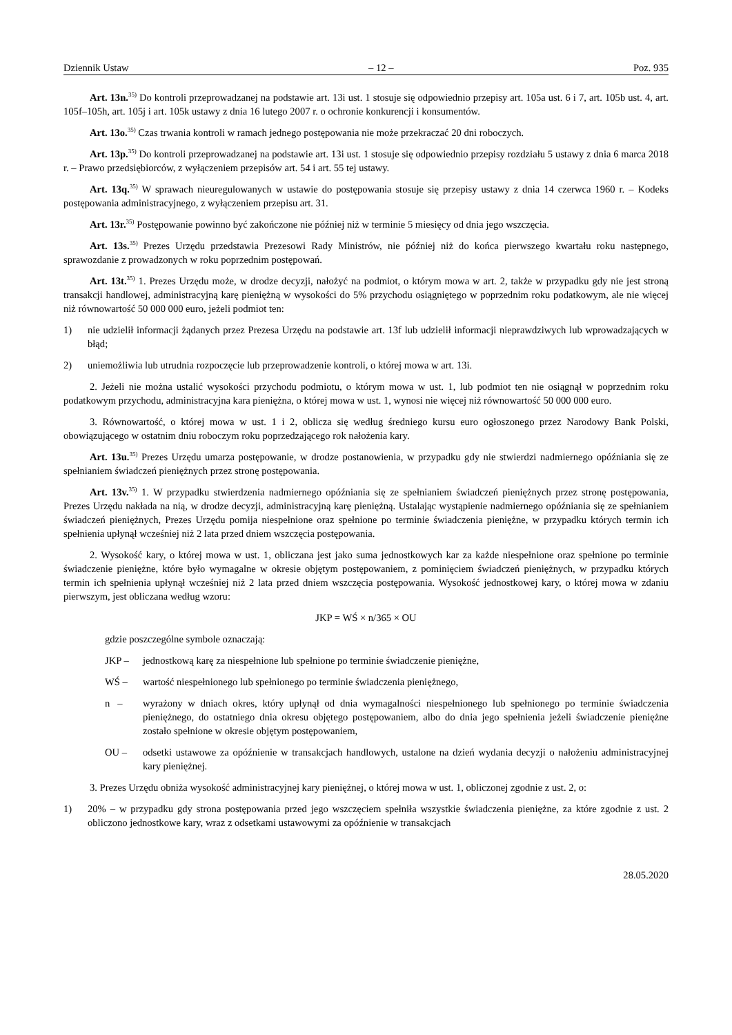Dziennik Ustaw – 12 – Poz. 935
Art. 13n.<sup>35)</sup> Do kontroli przeprowadzanej na podstawie art. 13i ust. 1 stosuje się odpowiednio przepisy art. 105a ust. 6 i 7, art. 105b ust. 4, art. 105f–105h, art. 105j i art. 105k ustawy z dnia 16 lutego 2007 r. o ochronie konkurencji i konsumentów.
Art. 13o.<sup>35)</sup> Czas trwania kontroli w ramach jednego postępowania nie może przekraczać 20 dni roboczych.
Art. 13p.<sup>35)</sup> Do kontroli przeprowadzanej na podstawie art. 13i ust. 1 stosuje się odpowiednio przepisy rozdziału 5 ustawy z dnia 6 marca 2018 r. – Prawo przedsiębiorców, z wyłączeniem przepisów art. 54 i art. 55 tej ustawy.
Art. 13q.<sup>35)</sup> W sprawach nieuregulowanych w ustawie do postępowania stosuje się przepisy ustawy z dnia 14 czerwca 1960 r. – Kodeks postępowania administracyjnego, z wyłączeniem przepisu art. 31.
Art. 13r.<sup>35)</sup> Postępowanie powinno być zakończone nie później niż w terminie 5 miesięcy od dnia jego wszczęcia.
Art. 13s.<sup>35)</sup> Prezes Urzędu przedstawia Prezesowi Rady Ministrów, nie później niż do końca pierwszego kwartału roku następnego, sprawozdanie z prowadzonych w roku poprzednim postępowań.
Art. 13t.<sup>35)</sup> 1. Prezes Urzędu może, w drodze decyzji, nałożyć na podmiot, o którym mowa w art. 2, także w przypadku gdy nie jest stroną transakcji handlowej, administracyjną karę pieniężną w wysokości do 5% przychodu osiągniętego w poprzednim roku podatkowym, ale nie więcej niż równowartość 50 000 000 euro, jeżeli podmiot ten:
1) nie udzielił informacji żądanych przez Prezesa Urzędu na podstawie art. 13f lub udzielił informacji nieprawdziwych lub wprowadzających w błąd;
2) uniemożliwia lub utrudnia rozpoczęcie lub przeprowadzenie kontroli, o której mowa w art. 13i.
2. Jeżeli nie można ustalić wysokości przychodu podmiotu, o którym mowa w ust. 1, lub podmiot ten nie osiągnął w poprzednim roku podatkowym przychodu, administracyjna kara pieniężna, o której mowa w ust. 1, wynosi nie więcej niż równowartość 50 000 000 euro.
3. Równowartość, o której mowa w ust. 1 i 2, oblicza się według średniego kursu euro ogłoszonego przez Narodowy Bank Polski, obowiązującego w ostatnim dniu roboczym roku poprzedzającego rok nałożenia kary.
Art. 13u.<sup>35)</sup> Prezes Urzędu umarza postępowanie, w drodze postanowienia, w przypadku gdy nie stwierdzi nadmiernego opóźniania się ze spełnianiem świadczeń pieniężnych przez stronę postępowania.
Art. 13v.<sup>35)</sup> 1. W przypadku stwierdzenia nadmiernego opóźniania się ze spełnianiem świadczeń pieniężnych przez stronę postępowania, Prezes Urzędu nakłada na nią, w drodze decyzji, administracyjną karę pieniężną. Ustalając wystąpienie nadmiernego opóźniania się ze spełnianiem świadczeń pieniężnych, Prezes Urzędu pomija niespełnione oraz spełnione po terminie świadczenia pieniężne, w przypadku których termin ich spełnienia upłynął wcześniej niż 2 lata przed dniem wszczęcia postępowania.
2. Wysokość kary, o której mowa w ust. 1, obliczana jest jako suma jednostkowych kar za każde niespełnione oraz spełnione po terminie świadczenie pieniężne, które było wymagalne w okresie objętym postępowaniem, z pominięciem świadczeń pieniężnych, w przypadku których termin ich spełnienia upłynął wcześniej niż 2 lata przed dniem wszczęcia postępowania. Wysokość jednostkowej kary, o której mowa w zdaniu pierwszym, jest obliczana według wzoru:
JKP = WŚ × n/365 × OU
gdzie poszczególne symbole oznaczają:
JKP – jednostkową karę za niespełnione lub spełnione po terminie świadczenie pieniężne,
WŚ – wartość niespełnionego lub spełnionego po terminie świadczenia pieniężnego,
n – wyrażony w dniach okres, który upłynął od dnia wymagalności niespełnionego lub spełnionego po terminie świadczenia pieniężnego, do ostatniego dnia okresu objętego postępowaniem, albo do dnia jego spełnienia jeżeli świadczenie pieniężne zostało spełnione w okresie objętym postępowaniem,
OU – odsetki ustawowe za opóźnienie w transakcjach handlowych, ustalone na dzień wydania decyzji o nałożeniu administracyjnej kary pieniężnej.
3. Prezes Urzędu obniża wysokość administracyjnej kary pieniężnej, o której mowa w ust. 1, obliczonej zgodnie z ust. 2, o:
1) 20% – w przypadku gdy strona postępowania przed jego wszczęciem spełniła wszystkie świadczenia pieniężne, za które zgodnie z ust. 2 obliczono jednostkowe kary, wraz z odsetkami ustawowymi za opóźnienie w transakcjach
28.05.2020